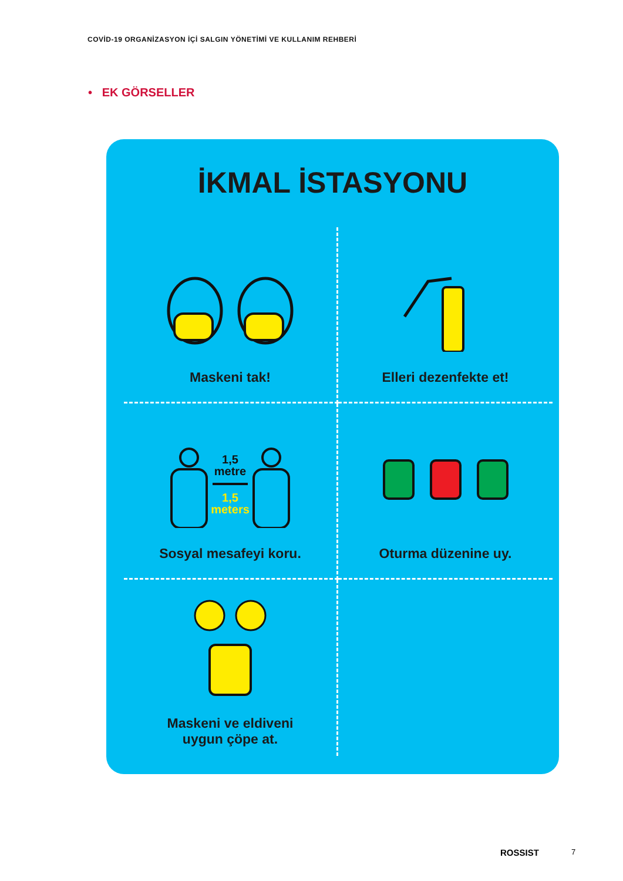COVİD-19 ORGANİZASYON İÇİ SALGIN YÖNETİMİ VE KULLANIM REHBERİ
• EK GÖRSELLER
İKMAL İSTASYONU
Maskeni tak!
Elleri dezenfekte et!
1,5
metre
1,5
meters
Sosyal mesafeyi koru.
Oturma düzenine uy.
Maskeni ve eldiveni
uygun çöpe at.
ROSSIST 7